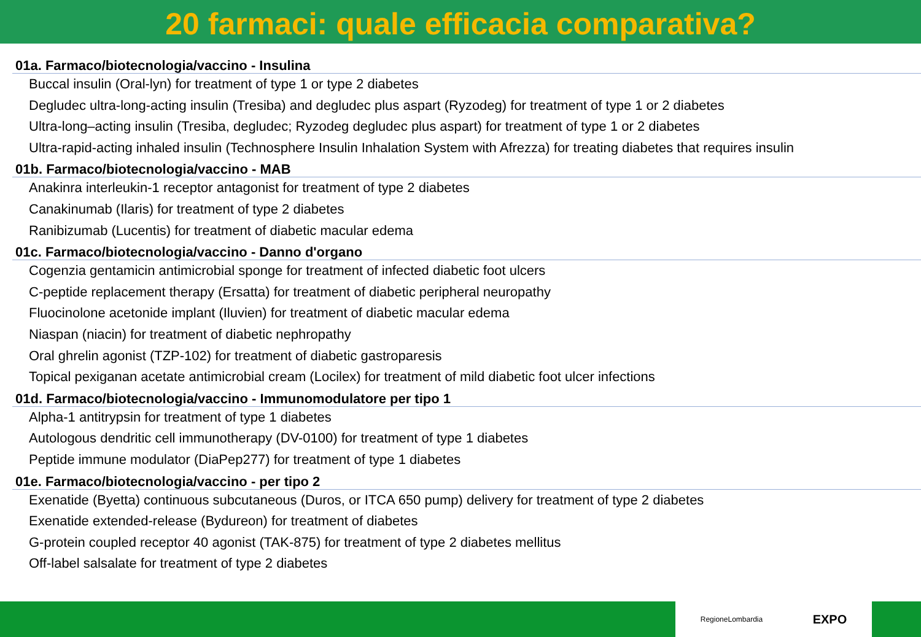20 farmaci: quale efficacia comparativa?
01a. Farmaco/biotecnologia/vaccino - Insulina
Buccal insulin (Oral-lyn) for treatment of type 1 or type 2 diabetes
Degludec ultra-long-acting insulin (Tresiba) and degludec plus aspart (Ryzodeg) for treatment of type 1 or 2 diabetes
Ultra-long–acting insulin (Tresiba, degludec; Ryzodeg degludec plus aspart) for treatment of type 1 or 2 diabetes
Ultra-rapid-acting inhaled insulin (Technosphere Insulin Inhalation System with Afrezza) for treating diabetes that requires insulin
01b. Farmaco/biotecnologia/vaccino - MAB
Anakinra interleukin-1 receptor antagonist for treatment of type 2 diabetes
Canakinumab (Ilaris) for treatment of type 2 diabetes
Ranibizumab (Lucentis) for treatment of diabetic macular edema
01c. Farmaco/biotecnologia/vaccino - Danno d'organo
Cogenzia gentamicin antimicrobial sponge for treatment of infected diabetic foot ulcers
C-peptide replacement therapy (Ersatta) for treatment of diabetic peripheral neuropathy
Fluocinolone acetonide implant (Iluvien) for treatment of diabetic macular edema
Niaspan (niacin) for treatment of diabetic nephropathy
Oral ghrelin agonist (TZP-102) for treatment of diabetic gastroparesis
Topical pexiganan acetate antimicrobial cream (Locilex) for treatment of mild diabetic foot ulcer infections
01d. Farmaco/biotecnologia/vaccino - Immunomodulatore per tipo 1
Alpha-1 antitrypsin for treatment of type 1 diabetes
Autologous dendritic cell immunotherapy (DV-0100) for treatment of type 1 diabetes
Peptide immune modulator (DiaPep277) for treatment of type 1 diabetes
01e. Farmaco/biotecnologia/vaccino - per tipo 2
Exenatide (Byetta) continuous subcutaneous (Duros, or ITCA 650 pump) delivery for treatment of type 2 diabetes
Exenatide extended-release (Bydureon) for treatment of diabetes
G-protein coupled receptor 40 agonist (TAK-875) for treatment of type 2 diabetes mellitus
Off-label salsalate for treatment of type 2 diabetes
RegioneLombardia EXPO